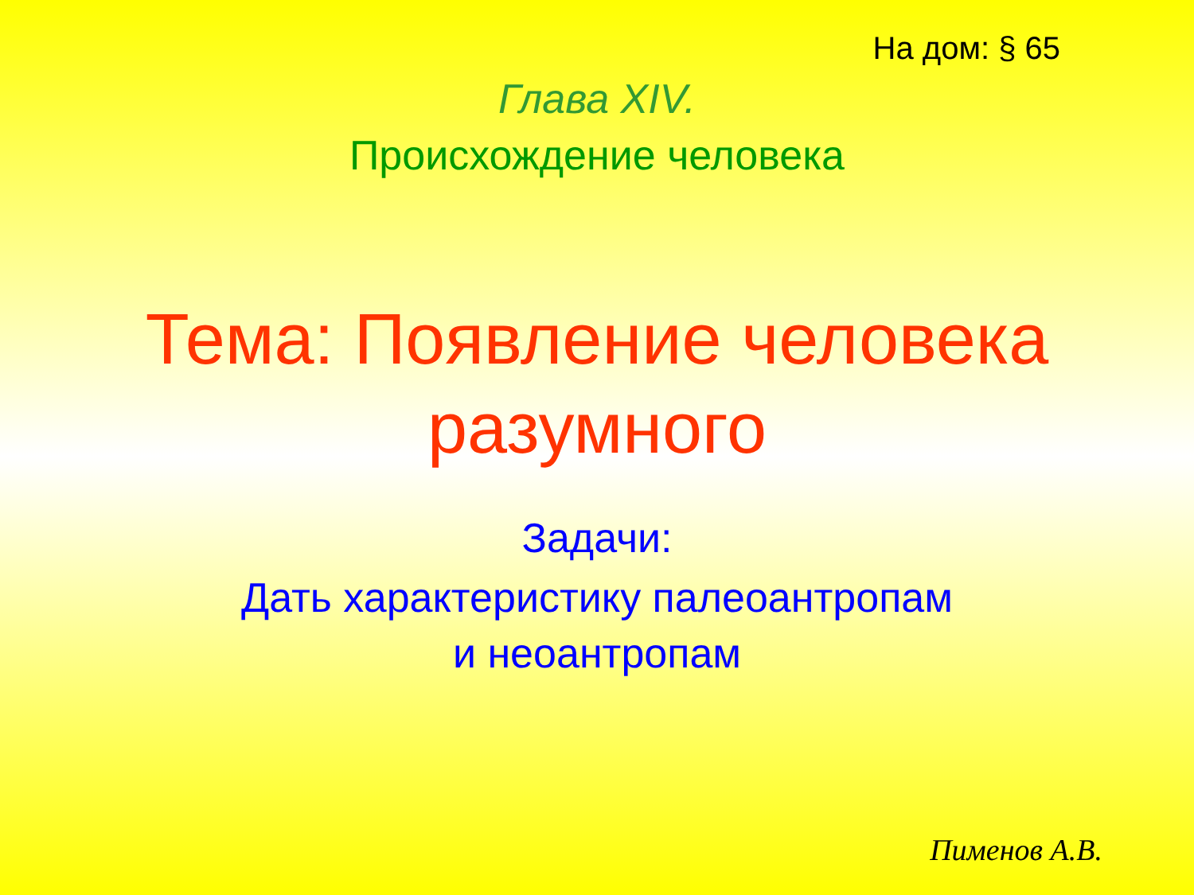На дом: § 65
Глава XIV.
Происхождение человека
Тема: Появление человека
разумного
Задачи:
Дать характеристику палеоантропам
и неоантропам
Пименов А.В.